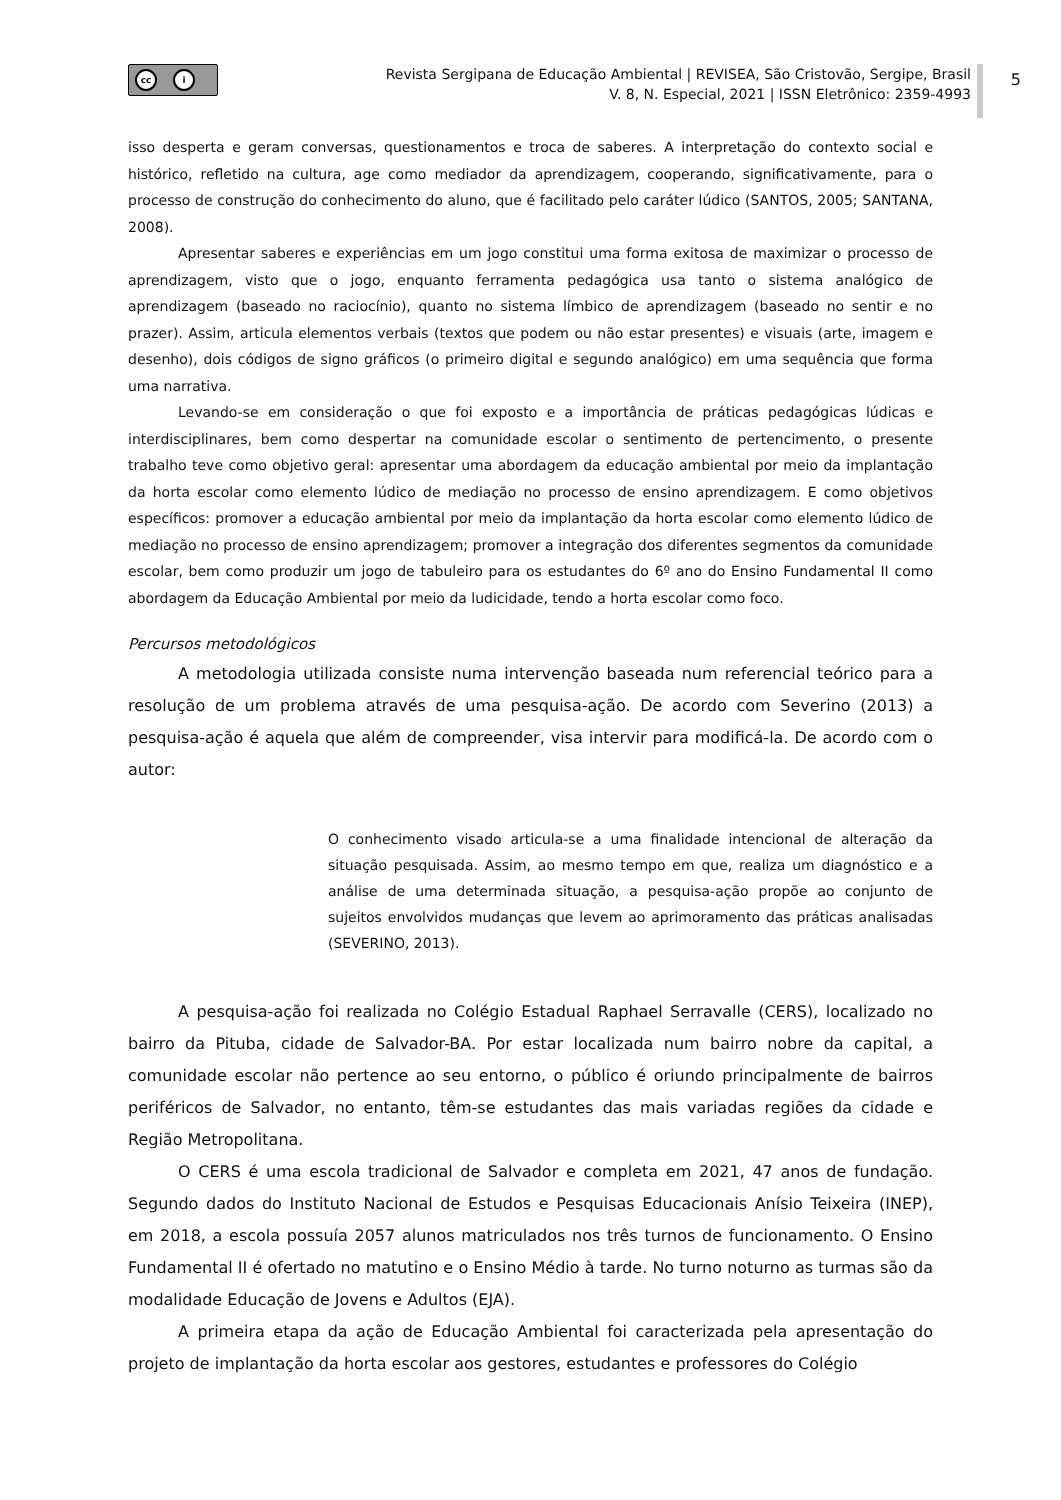5
cc i
Revista Sergipana de Educação Ambiental | REVISEA, São Cristovão, Sergipe, Brasil
V. 8, N. Especial, 2021 | ISSN Eletrônico: 2359-4993
isso desperta e geram conversas, questionamentos e troca de saberes. A interpretação do contexto social e histórico, refletido na cultura, age como mediador da aprendizagem, cooperando, significativamente, para o processo de construção do conhecimento do aluno, que é facilitado pelo caráter lúdico (SANTOS, 2005; SANTANA, 2008).
Apresentar saberes e experiências em um jogo constitui uma forma exitosa de maximizar o processo de aprendizagem, visto que o jogo, enquanto ferramenta pedagógica usa tanto o sistema analógico de aprendizagem (baseado no raciocínio), quanto no sistema límbico de aprendizagem (baseado no sentir e no prazer). Assim, articula elementos verbais (textos que podem ou não estar presentes) e visuais (arte, imagem e desenho), dois códigos de signo gráficos (o primeiro digital e segundo analógico) em uma sequência que forma uma narrativa.
Levando-se em consideração o que foi exposto e a importância de práticas pedagógicas lúdicas e interdisciplinares, bem como despertar na comunidade escolar o sentimento de pertencimento, o presente trabalho teve como objetivo geral: apresentar uma abordagem da educação ambiental por meio da implantação da horta escolar como elemento lúdico de mediação no processo de ensino aprendizagem. E como objetivos específicos: promover a educação ambiental por meio da implantação da horta escolar como elemento lúdico de mediação no processo de ensino aprendizagem; promover a integração dos diferentes segmentos da comunidade escolar, bem como produzir um jogo de tabuleiro para os estudantes do 6º ano do Ensino Fundamental II como abordagem da Educação Ambiental por meio da ludicidade, tendo a horta escolar como foco.
Percursos metodológicos
A metodologia utilizada consiste numa intervenção baseada num referencial teórico para a resolução de um problema através de uma pesquisa-ação. De acordo com Severino (2013) a pesquisa-ação é aquela que além de compreender, visa intervir para modificá-la. De acordo com o autor:
O conhecimento visado articula-se a uma finalidade intencional de alteração da situação pesquisada. Assim, ao mesmo tempo em que, realiza um diagnóstico e a análise de uma determinada situação, a pesquisa-ação propõe ao conjunto de sujeitos envolvidos mudanças que levem ao aprimoramento das práticas analisadas (SEVERINO, 2013).
A pesquisa-ação foi realizada no Colégio Estadual Raphael Serravalle (CERS), localizado no bairro da Pituba, cidade de Salvador-BA. Por estar localizada num bairro nobre da capital, a comunidade escolar não pertence ao seu entorno, o público é oriundo principalmente de bairros periféricos de Salvador, no entanto, têm-se estudantes das mais variadas regiões da cidade e Região Metropolitana.
O CERS é uma escola tradicional de Salvador e completa em 2021, 47 anos de fundação. Segundo dados do Instituto Nacional de Estudos e Pesquisas Educacionais Anísio Teixeira (INEP), em 2018, a escola possuía 2057 alunos matriculados nos três turnos de funcionamento. O Ensino Fundamental II é ofertado no matutino e o Ensino Médio à tarde. No turno noturno as turmas são da modalidade Educação de Jovens e Adultos (EJA).
A primeira etapa da ação de Educação Ambiental foi caracterizada pela apresentação do projeto de implantação da horta escolar aos gestores, estudantes e professores do Colégio